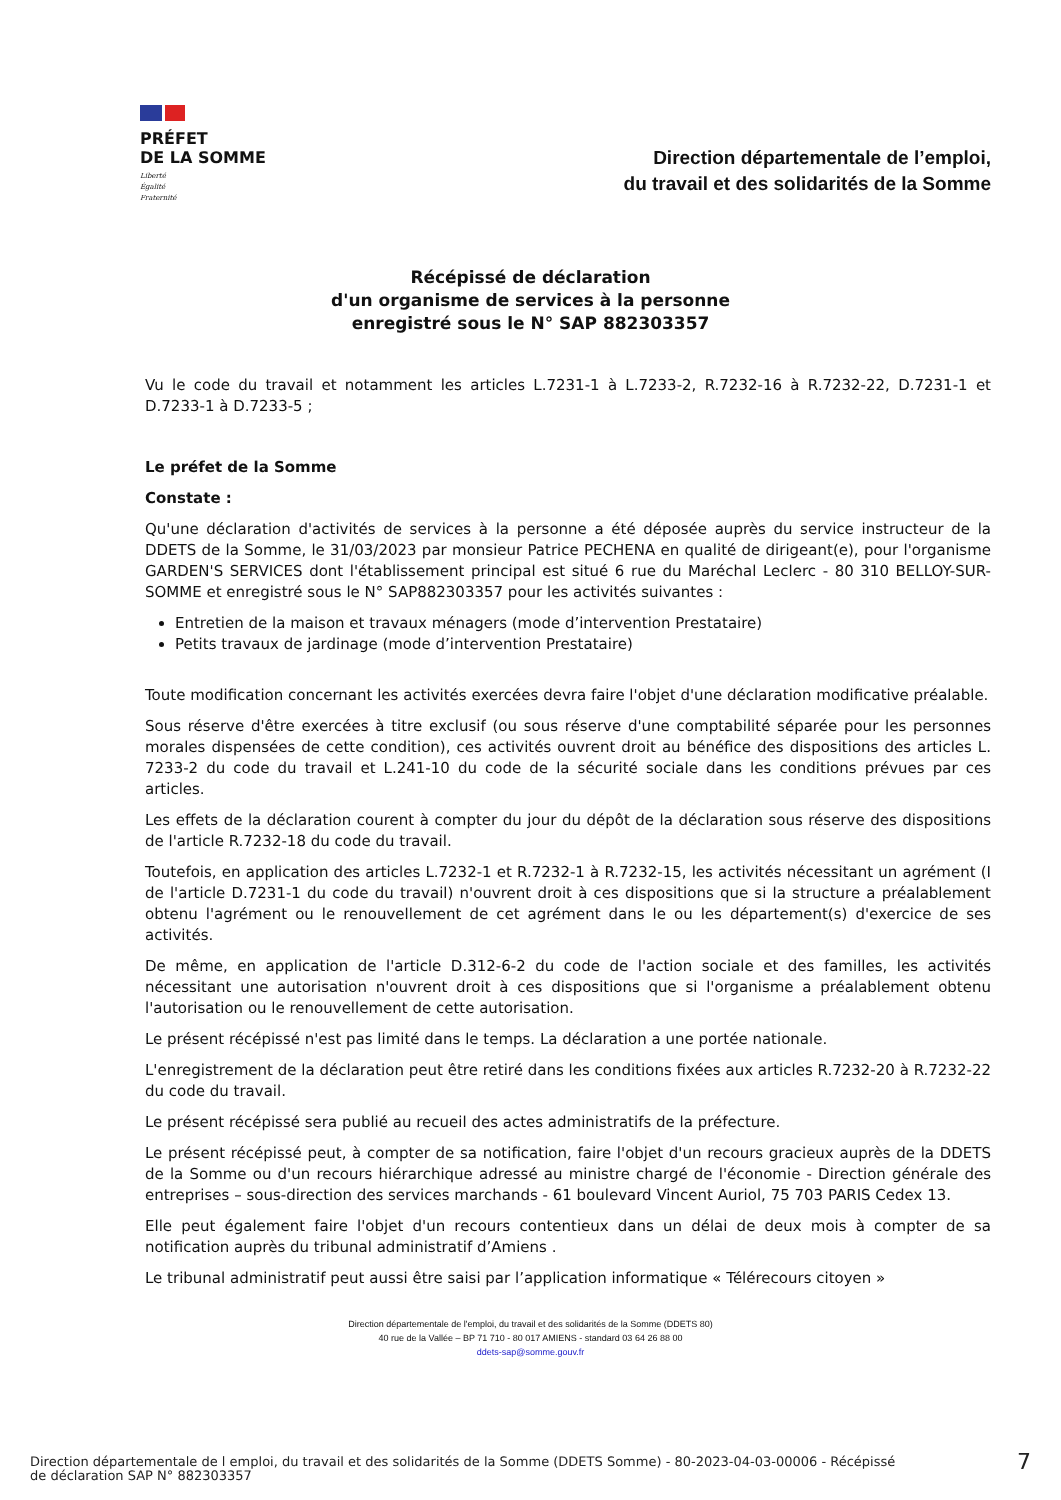PRÉFET
DE LA SOMME
Liberté
Égalité
Fraternité
Direction départementale de l’emploi,
du travail et des solidarités de la Somme
Récépissé de déclaration
d'un organisme de services à la personne
enregistré sous le N° SAP 882303357
Vu le code du travail et notamment les articles L.7231-1 à L.7233-2, R.7232-16 à R.7232-22, D.7231-1 et D.7233-1 à D.7233-5 ;
Le préfet de la Somme
Constate :
Qu'une déclaration d'activités de services à la personne a été déposée auprès du service instructeur de la DDETS de la Somme, le 31/03/2023 par monsieur Patrice PECHENA en qualité de dirigeant(e), pour l'organisme GARDEN'S SERVICES dont l'établissement principal est situé 6 rue du Maréchal Leclerc - 80 310 BELLOY-SUR-SOMME et enregistré sous le N° SAP882303357 pour les activités suivantes :
Entretien de la maison et travaux ménagers (mode d’intervention Prestataire)
Petits travaux de jardinage (mode d’intervention Prestataire)
Toute modification concernant les activités exercées devra faire l'objet d'une déclaration modificative préalable.
Sous réserve d'être exercées à titre exclusif (ou sous réserve d'une comptabilité séparée pour les personnes morales dispensées de cette condition), ces activités ouvrent droit au bénéfice des dispositions des articles L. 7233-2 du code du travail et L.241-10 du code de la sécurité sociale dans les conditions prévues par ces articles.
Les effets de la déclaration courent à compter du jour du dépôt de la déclaration sous réserve des dispositions de l'article R.7232-18 du code du travail.
Toutefois, en application des articles L.7232-1 et R.7232-1 à R.7232-15, les activités nécessitant un agrément (I de l'article D.7231-1 du code du travail) n'ouvrent droit à ces dispositions que si la structure a préalablement obtenu l'agrément ou le renouvellement de cet agrément dans le ou les département(s) d'exercice de ses activités.
De même, en application de l'article D.312-6-2 du code de l'action sociale et des familles, les activités nécessitant une autorisation n'ouvrent droit à ces dispositions que si l'organisme a préalablement obtenu l'autorisation ou le renouvellement de cette autorisation.
Le présent récépissé n'est pas limité dans le temps. La déclaration a une portée nationale.
L'enregistrement de la déclaration peut être retiré dans les conditions fixées aux articles R.7232-20 à R.7232-22 du code du travail.
Le présent récépissé sera publié au recueil des actes administratifs de la préfecture.
Le présent récépissé peut, à compter de sa notification, faire l'objet d'un recours gracieux auprès de la DDETS de la Somme ou d'un recours hiérarchique adressé au ministre chargé de l'économie - Direction générale des entreprises – sous-direction des services marchands - 61 boulevard Vincent Auriol, 75 703 PARIS Cedex 13.
Elle peut également faire l'objet d'un recours contentieux dans un délai de deux mois à compter de sa notification auprès du tribunal administratif d’Amiens .
Le tribunal administratif peut aussi être saisi par l’application informatique « Télérecours citoyen »
Direction départementale de l'emploi, du travail et des solidarités de la Somme (DDETS 80)
40 rue de la Vallée – BP 71 710 - 80 017 AMIENS - standard 03 64 26 88 00
ddets-sap@somme.gouv.fr
Direction départementale de l emploi, du travail et des solidarités de la Somme (DDETS Somme) - 80-2023-04-03-00006 - Récépissé
de déclaration SAP N° 882303357 7